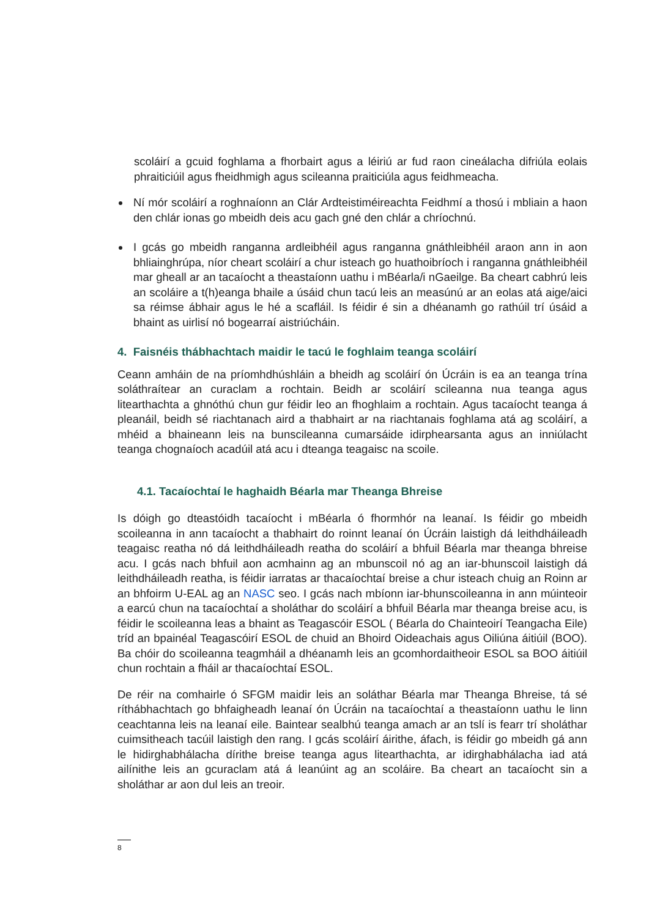scoláirí a gcuid foghlama a fhorbairt agus a léiriú ar fud raon cineálacha difriúla eolais phraiticiúil agus fheidhmigh agus scileanna praiticiúla agus feidhmeacha.
Ní mór scoláirí a roghnaíonn an Clár Ardteistiméireachta Feidhmí a thosú i mbliain a haon den chlár ionas go mbeidh deis acu gach gné den chlár a chríochnú.
I gcás go mbeidh ranganna ardleibhéil agus ranganna gnáthleibhéil araon ann in aon bhliainghrúpa, níor cheart scoláirí a chur isteach go huathoibríoch i ranganna gnáthleibhéil mar gheall ar an tacaíocht a theastaíonn uathu i mBéarla/i nGaeilge. Ba cheart cabhrú leis an scoláire a t(h)eanga bhaile a úsáid chun tacú leis an measúnú ar an eolas atá aige/aici sa réimse ábhair agus le hé a scafláil. Is féidir é sin a dhéanamh go rathúil trí úsáid a bhaint as uirlisí nó bogearraí aistriúcháin.
4. Faisnéis thábhachtach maidir le tacú le foghlaim teanga scoláirí
Ceann amháin de na príomhdhúshláin a bheidh ag scoláirí ón Úcráin is ea an teanga trína soláthraítear an curaclam a rochtain. Beidh ar scoláirí scileanna nua teanga agus litearthachta a ghnóthú chun gur féidir leo an fhoghlaim a rochtain. Agus tacaíocht teanga á pleanáil, beidh sé riachtanach aird a thabhairt ar na riachtanais foghlama atá ag scoláirí, a mhéid a bhaineann leis na bunscileanna cumarsáide idirphearsanta agus an inniúlacht teanga chognaíoch acadúil atá acu i dteanga teagaisc na scoile.
4.1. Tacaíochtaí le haghaidh Béarla mar Theanga Bhreise
Is dóigh go dteastóidh tacaíocht i mBéarla ó fhormhór na leanaí. Is féidir go mbeidh scoileanna in ann tacaíocht a thabhairt do roinnt leanaí ón Úcráin laistigh dá leithdháileadh teagaisc reatha nó dá leithdháileadh reatha do scoláirí a bhfuil Béarla mar theanga bhreise acu. I gcás nach bhfuil aon acmhainn ag an mbunscoil nó ag an iar-bhunscoil laistigh dá leithdháileadh reatha, is féidir iarratas ar thacaíochtaí breise a chur isteach chuig an Roinn ar an bhfoirm U-EAL ag an NASC seo. I gcás nach mbíonn iar-bhunscoileanna in ann múinteoir a earcú chun na tacaíochtaí a sholáthar do scoláirí a bhfuil Béarla mar theanga breise acu, is féidir le scoileanna leas a bhaint as Teagascóir ESOL ( Béarla do Chainteoirí Teangacha Eile) tríd an bpainéal Teagascóirí ESOL de chuid an Bhoird Oideachais agus Oiliúna áitiúil (BOO). Ba chóir do scoileanna teagmháil a dhéanamh leis an gcomhordaitheoir ESOL sa BOO áitiúil chun rochtain a fháil ar thacaíochtaí ESOL.
De réir na comhairle ó SFGM maidir leis an soláthar Béarla mar Theanga Bhreise, tá sé ríthábhachtach go bhfaigheadh leanaí ón Úcráin na tacaíochtaí a theastaíonn uathu le linn ceachtanna leis na leanaí eile. Baintear sealbhú teanga amach ar an tslí is fearr trí sholáthar cuimsitheach tacúil laistigh den rang. I gcás scoláirí áirithe, áfach, is féidir go mbeidh gá ann le hidirghabhálacha dírithe breise teanga agus litearthachta, ar idirghabhálacha iad atá ailínithe leis an gcuraclam atá á leanúint ag an scoláire. Ba cheart an tacaíocht sin a sholáthar ar aon dul leis an treoir.
8